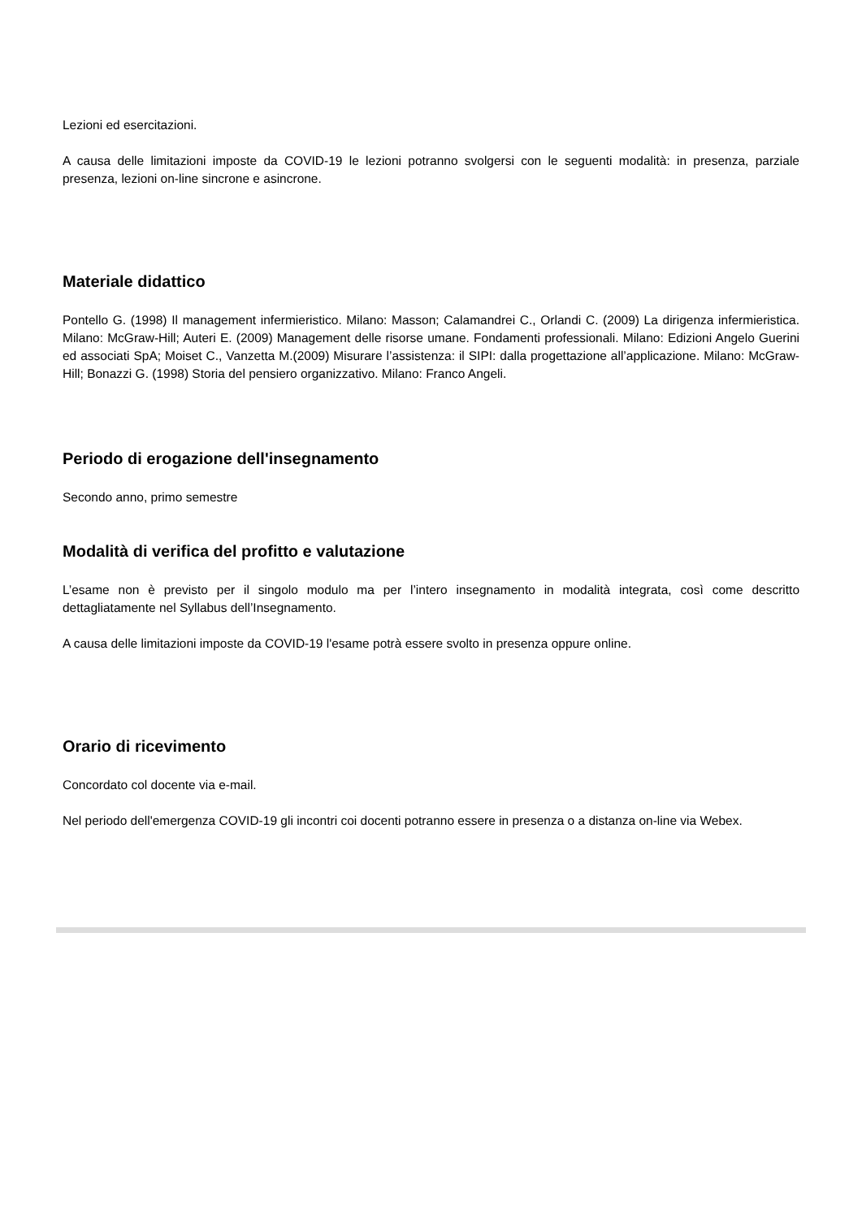Lezioni ed esercitazioni.
A causa delle limitazioni imposte da COVID-19 le lezioni potranno svolgersi con le seguenti modalità: in presenza, parziale presenza, lezioni on-line sincrone e asincrone.
Materiale didattico
Pontello G. (1998) Il management infermieristico. Milano: Masson; Calamandrei C., Orlandi C. (2009) La dirigenza infermieristica. Milano: McGraw-Hill; Auteri E. (2009) Management delle risorse umane. Fondamenti professionali. Milano: Edizioni Angelo Guerini ed associati SpA; Moiset C., Vanzetta M.(2009) Misurare l’assistenza: il SIPI: dalla progettazione all’applicazione. Milano: McGraw-Hill; Bonazzi G. (1998) Storia del pensiero organizzativo. Milano: Franco Angeli.
Periodo di erogazione dell'insegnamento
Secondo anno, primo semestre
Modalità di verifica del profitto e valutazione
L’esame non è previsto per il singolo modulo ma per l’intero insegnamento in modalità integrata, così come descritto dettagliatamente nel Syllabus dell’Insegnamento.
A causa delle limitazioni imposte da COVID-19 l'esame potrà essere svolto in presenza oppure online.
Orario di ricevimento
Concordato col docente via e-mail.
Nel periodo dell'emergenza COVID-19 gli incontri coi docenti potranno essere in presenza o a distanza on-line via Webex.